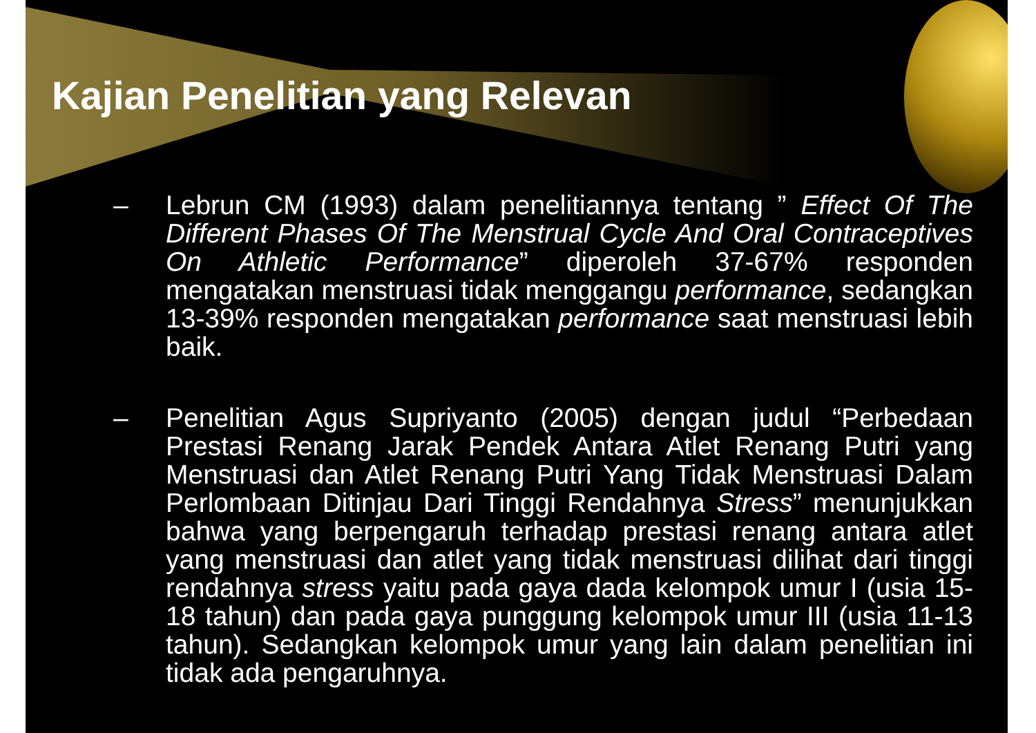Kajian Penelitian yang Relevan
– Lebrun CM (1993) dalam penelitiannya tentang ” Effect Of The Different Phases Of The Menstrual Cycle And Oral Contraceptives On Athletic Performance” diperoleh 37-67% responden mengatakan menstruasi tidak menggangu performance, sedangkan 13-39% responden mengatakan performance saat menstruasi lebih baik.
– Penelitian Agus Supriyanto (2005) dengan judul “Perbedaan Prestasi Renang Jarak Pendek Antara Atlet Renang Putri yang Menstruasi dan Atlet Renang Putri Yang Tidak Menstruasi Dalam Perlombaan Ditinjau Dari Tinggi Rendahnya Stress” menunjukkan bahwa yang berpengaruh terhadap prestasi renang antara atlet yang menstruasi dan atlet yang tidak menstruasi dilihat dari tinggi rendahnya stress yaitu pada gaya dada kelompok umur I (usia 15-18 tahun) dan pada gaya punggung kelompok umur III (usia 11-13 tahun). Sedangkan kelompok umur yang lain dalam penelitian ini tidak ada pengaruhnya.